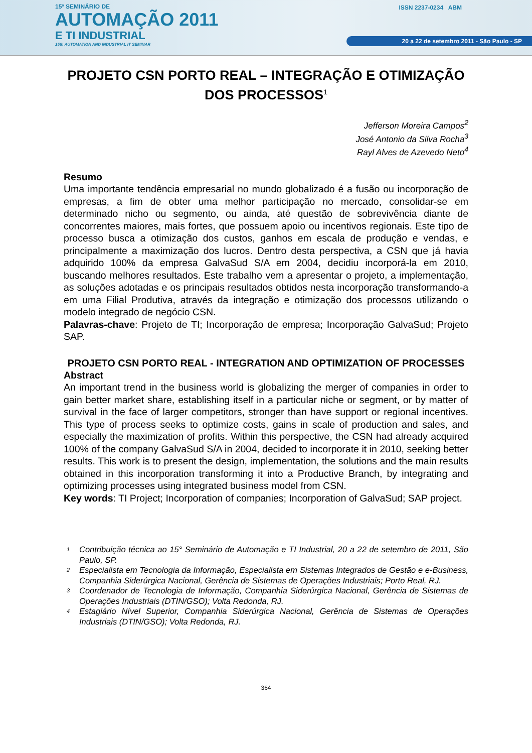15º SEMINÁRIO DE
AUTOMAÇÃO 2011
E TI INDUSTRIAL
15th AUTOMATION AND INDUSTRIAL IT SEMINAR
ISSN 2237-0234 ABM
20 a 22 de setembro 2011 - São Paulo - SP
PROJETO CSN PORTO REAL – INTEGRAÇÃO E OTIMIZAÇÃO DOS PROCESSOS<sup>1</sup>
Jefferson Moreira Campos<sup>2</sup>
José Antonio da Silva Rocha<sup>3</sup>
Rayl Alves de Azevedo Neto<sup>4</sup>
Resumo
Uma importante tendência empresarial no mundo globalizado é a fusão ou incorporação de empresas, a fim de obter uma melhor participação no mercado, consolidar-se em determinado nicho ou segmento, ou ainda, até questão de sobrevivência diante de concorrentes maiores, mais fortes, que possuem apoio ou incentivos regionais. Este tipo de processo busca a otimização dos custos, ganhos em escala de produção e vendas, e principalmente a maximização dos lucros. Dentro desta perspectiva, a CSN que já havia adquirido 100% da empresa GalvaSud S/A em 2004, decidiu incorporá-la em 2010, buscando melhores resultados. Este trabalho vem a apresentar o projeto, a implementação, as soluções adotadas e os principais resultados obtidos nesta incorporação transformando-a em uma Filial Produtiva, através da integração e otimização dos processos utilizando o modelo integrado de negócio CSN.
Palavras-chave: Projeto de TI; Incorporação de empresa; Incorporação GalvaSud; Projeto SAP.
PROJETO CSN PORTO REAL - INTEGRATION AND OPTIMIZATION OF PROCESSES
Abstract
An important trend in the business world is globalizing the merger of companies in order to gain better market share, establishing itself in a particular niche or segment, or by matter of survival in the face of larger competitors, stronger than have support or regional incentives. This type of process seeks to optimize costs, gains in scale of production and sales, and especially the maximization of profits. Within this perspective, the CSN had already acquired 100% of the company GalvaSud S/A in 2004, decided to incorporate it in 2010, seeking better results. This work is to present the design, implementation, the solutions and the main results obtained in this incorporation transforming it into a Productive Branch, by integrating and optimizing processes using integrated business model from CSN.
Key words: TI Project; Incorporation of companies; Incorporation of GalvaSud; SAP project.
<sup>1</sup> Contribuição técnica ao 15° Seminário de Automação e TI Industrial, 20 a 22 de setembro de 2011, São Paulo, SP.
<sup>2</sup> Especialista em Tecnologia da Informação, Especialista em Sistemas Integrados de Gestão e e-Business, Companhia Siderúrgica Nacional, Gerência de Sistemas de Operações Industriais; Porto Real, RJ.
<sup>3</sup> Coordenador de Tecnologia de Informação, Companhia Siderúrgica Nacional, Gerência de Sistemas de Operações Industriais (DTIN/GSO); Volta Redonda, RJ.
<sup>4</sup> Estagiário Nível Superior, Companhia Siderúrgica Nacional, Gerência de Sistemas de Operações Industriais (DTIN/GSO); Volta Redonda, RJ.
364